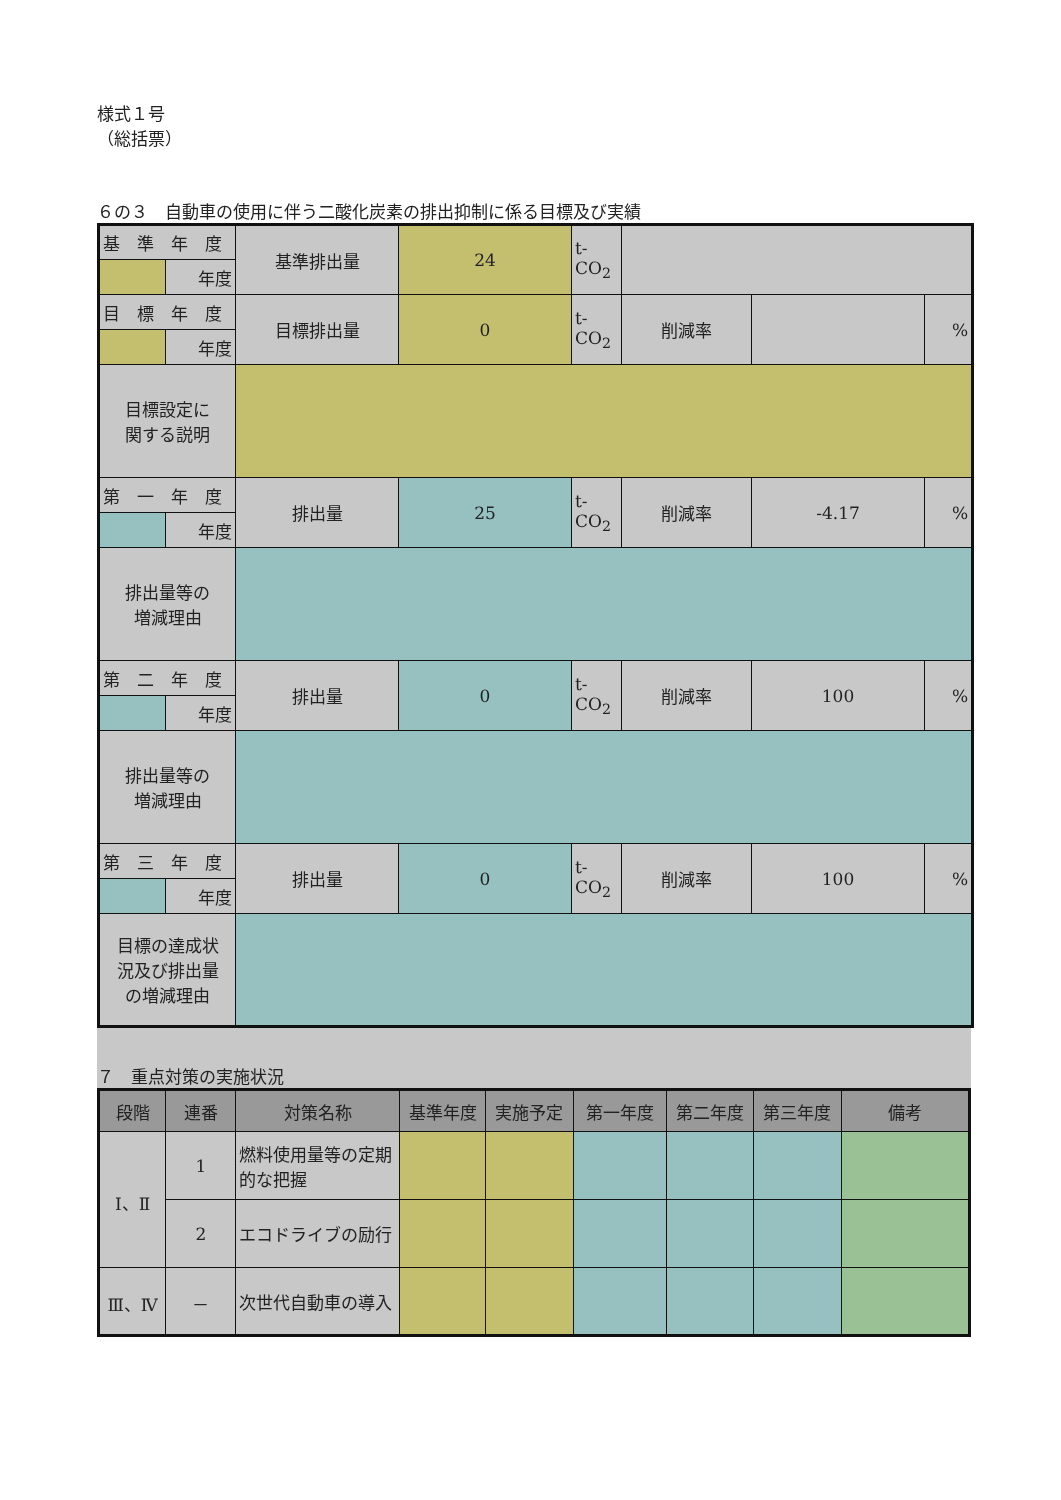様式１号
（総括票）
６の３　自動車の使用に伴う二酸化炭素の排出抑制に係る目標及び実績
| 基 準 年 度 | | 基準排出量 | 24 | t-CO<sub>2</sub> | | | |
| | 年度 | | | | | | |
| 目 標 年 度 | | 目標排出量 | 0 | t-CO<sub>2</sub> | 削減率 | | % |
| | 年度 | | | | | | |
| 目標設定に 関する説明 | | | | | | | |
| 第 一 年 度 | | 排出量 | 25 | t-CO<sub>2</sub> | 削減率 | -4.17 | % |
| | 年度 | | | | | | |
| 排出量等の 増減理由 | | | | | | | |
| 第 二 年 度 | | 排出量 | 0 | t-CO<sub>2</sub> | 削減率 | 100 | % |
| | 年度 | | | | | | |
| 排出量等の 増減理由 | | | | | | | |
| 第 三 年 度 | | 排出量 | 0 | t-CO<sub>2</sub> | 削減率 | 100 | % |
| | 年度 | | | | | | |
| 目標の達成状 況及び排出量 の増減理由 | | | | | | | |
７　重点対策の実施状況
| 段階 | 連番 | 対策名称 | 基準年度 | 実施予定 | 第一年度 | 第二年度 | 第三年度 | 備考 |
| --- | --- | --- | --- | --- | --- | --- | --- | --- |
| Ⅰ、Ⅱ | 1 | 燃料使用量等の定期的な把握 | | | | | | |
| | 2 | エコドライブの励行 | | | | | | |
| Ⅲ、Ⅳ | － | 次世代自動車の導入 | | | | | | |